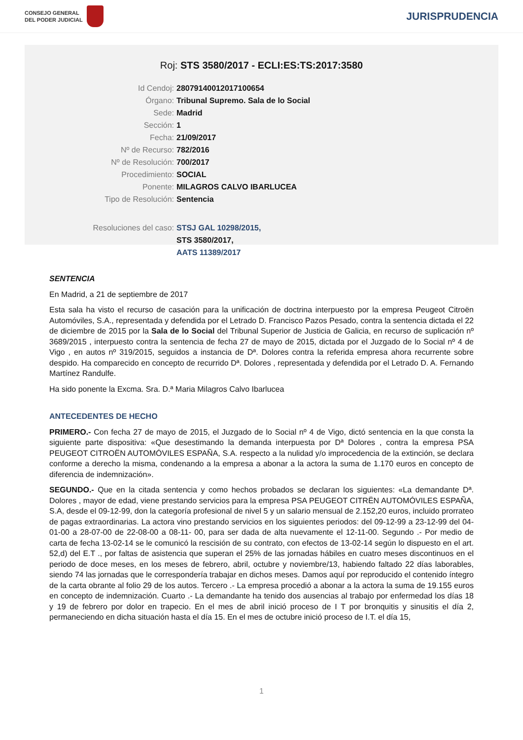CONSEJO GENERAL
DEL PODER JUDICIAL
JURISPRUDENCIA
Roj: STS 3580/2017 - ECLI:ES:TS:2017:3580
Id Cendoj: 28079140012017100654
Órgano: Tribunal Supremo. Sala de lo Social
Sede: Madrid
Sección: 1
Fecha: 21/09/2017
Nº de Recurso: 782/2016
Nº de Resolución: 700/2017
Procedimiento: SOCIAL
Ponente: MILAGROS CALVO IBARLUCEA
Tipo de Resolución: Sentencia
Resoluciones del caso: STSJ GAL 10298/2015,
STS 3580/2017,
AATS 11389/2017
SENTENCIA
En Madrid, a 21 de septiembre de 2017
Esta sala ha visto el recurso de casación para la unificación de doctrina interpuesto por la empresa Peugeot Citroën Automóviles, S.A., representada y defendida por el Letrado D. Francisco Pazos Pesado, contra la sentencia dictada el 22 de diciembre de 2015 por la Sala de lo Social del Tribunal Superior de Justicia de Galicia, en recurso de suplicación nº 3689/2015 , interpuesto contra la sentencia de fecha 27 de mayo de 2015, dictada por el Juzgado de lo Social nº 4 de Vigo , en autos nº 319/2015, seguidos a instancia de Dª. Dolores contra la referida empresa ahora recurrente sobre despido. Ha comparecido en concepto de recurrido Dª. Dolores , representada y defendida por el Letrado D. A. Fernando Martínez Randulfe.
Ha sido ponente la Excma. Sra. D.ª Maria Milagros Calvo Ibarlucea
ANTECEDENTES DE HECHO
PRIMERO.- Con fecha 27 de mayo de 2015, el Juzgado de lo Social nº 4 de Vigo, dictó sentencia en la que consta la siguiente parte dispositiva: «Que desestimando la demanda interpuesta por Dª Dolores , contra la empresa PSA PEUGEOT CITROËN AUTOMÓVILES ESPAÑA, S.A. respecto a la nulidad y/o improcedencia de la extinción, se declara conforme a derecho la misma, condenando a la empresa a abonar a la actora la suma de 1.170 euros en concepto de diferencia de indemnización».
SEGUNDO.- Que en la citada sentencia y como hechos probados se declaran los siguientes: «La demandante Dª. Dolores , mayor de edad, viene prestando servicios para la empresa PSA PEUGEOT CITRËN AUTOMÓVILES ESPAÑA, S.A, desde el 09-12-99, don la categoría profesional de nivel 5 y un salario mensual de 2.152,20 euros, incluido prorrateo de pagas extraordinarias. La actora vino prestando servicios en los siguientes periodos: del 09-12-99 a 23-12-99 del 04-01-00 a 28-07-00 de 22-08-00 a 08-11- 00, para ser dada de alta nuevamente el 12-11-00. Segundo .- Por medio de carta de fecha 13-02-14 se le comunicó la rescisión de su contrato, con efectos de 13-02-14 según lo dispuesto en el art. 52,d) del E.T ., por faltas de asistencia que superan el 25% de las jornadas hábiles en cuatro meses discontinuos en el periodo de doce meses, en los meses de febrero, abril, octubre y noviembre/13, habiendo faltado 22 días laborables, siendo 74 las jornadas que le correspondería trabajar en dichos meses. Damos aquí por reproducido el contenido íntegro de la carta obrante al folio 29 de los autos. Tercero .- La empresa procedió a abonar a la actora la suma de 19.155 euros en concepto de indemnización. Cuarto .- La demandante ha tenido dos ausencias al trabajo por enfermedad los días 18 y 19 de febrero por dolor en trapecio. En el mes de abril inició proceso de I T por bronquitis y sinusitis el día 2, permaneciendo en dicha situación hasta el día 15. En el mes de octubre inició proceso de I.T. el día 15,
1